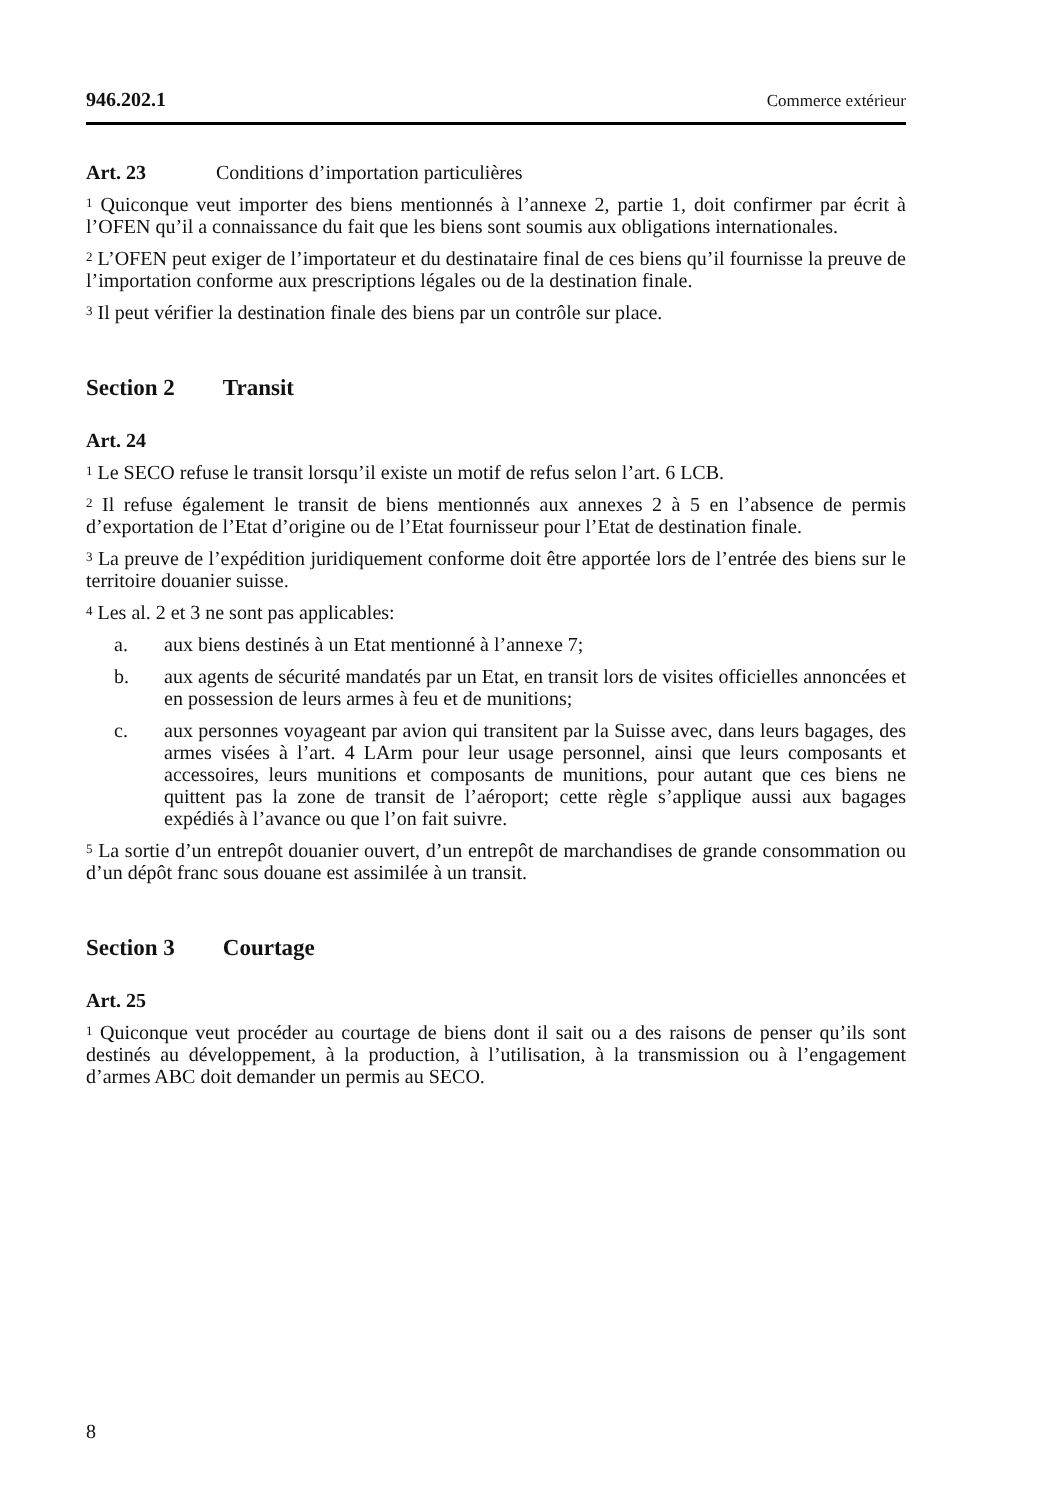946.202.1 Commerce extérieur
Art. 23 Conditions d’importation particulières
<sup>1</sup> Quiconque veut importer des biens mentionnés à l’annexe 2, partie 1, doit confirmer par écrit à l’OFEN qu’il a connaissance du fait que les biens sont soumis aux obligations internationales.
<sup>2</sup> L’OFEN peut exiger de l’importateur et du destinataire final de ces biens qu’il fournisse la preuve de l’importation conforme aux prescriptions légales ou de la destination finale.
<sup>3</sup> Il peut vérifier la destination finale des biens par un contrôle sur place.
Section 2 Transit
Art. 24
<sup>1</sup> Le SECO refuse le transit lorsqu’il existe un motif de refus selon l’art. 6 LCB.
<sup>2</sup> Il refuse également le transit de biens mentionnés aux annexes 2 à 5 en l’absence de permis d’exportation de l’Etat d’origine ou de l’Etat fournisseur pour l’Etat de destination finale.
<sup>3</sup> La preuve de l’expédition juridiquement conforme doit être apportée lors de l’entrée des biens sur le territoire douanier suisse.
<sup>4</sup> Les al. 2 et 3 ne sont pas applicables:
a. aux biens destinés à un Etat mentionné à l’annexe 7;
b. aux agents de sécurité mandatés par un Etat, en transit lors de visites officielles annoncées et en possession de leurs armes à feu et de munitions;
c. aux personnes voyageant par avion qui transitent par la Suisse avec, dans leurs bagages, des armes visées à l’art. 4 LArm pour leur usage personnel, ainsi que leurs composants et accessoires, leurs munitions et composants de munitions, pour autant que ces biens ne quittent pas la zone de transit de l’aéroport; cette règle s’applique aussi aux bagages expédiés à l’avance ou que l’on fait suivre.
<sup>5</sup> La sortie d’un entrepôt douanier ouvert, d’un entrepôt de marchandises de grande consommation ou d’un dépôt franc sous douane est assimilée à un transit.
Section 3 Courtage
Art. 25
<sup>1</sup> Quiconque veut procéder au courtage de biens dont il sait ou a des raisons de penser qu’ils sont destinés au développement, à la production, à l’utilisation, à la transmission ou à l’engagement d’armes ABC doit demander un permis au SECO.
8